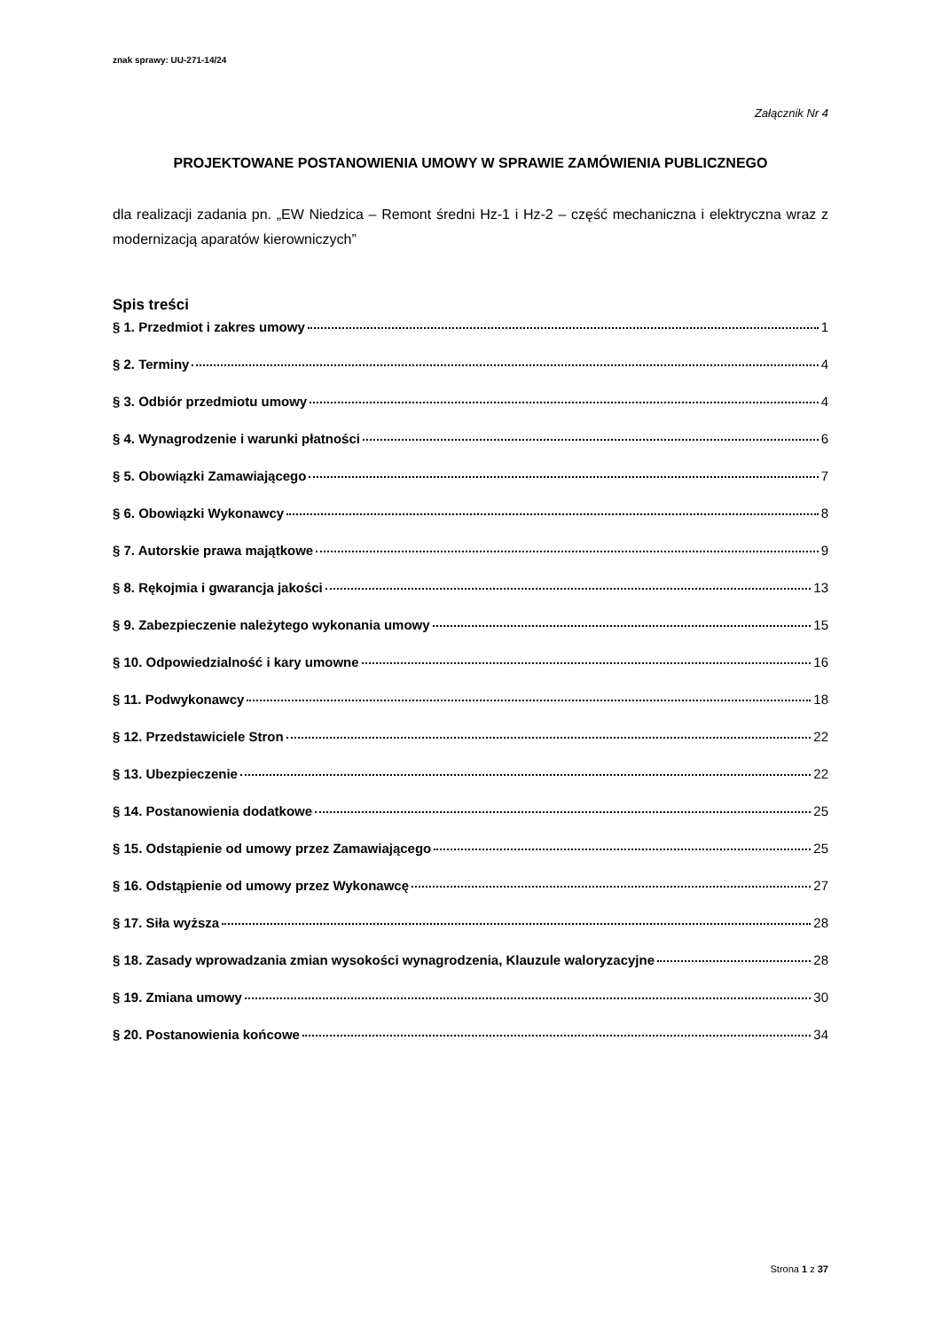znak sprawy: UU-271-14/24
Załącznik Nr 4
PROJEKTOWANE POSTANOWIENIA UMOWY W SPRAWIE ZAMÓWIENIA PUBLICZNEGO
dla realizacji zadania pn. „EW Niedzica – Remont średni Hz-1 i Hz-2 – część mechaniczna i elektryczna wraz z modernizacją aparatów kierowniczych”
Spis treści
§ 1. Przedmiot i zakres umowy 1
§ 2. Terminy 4
§ 3. Odbiór przedmiotu umowy 4
§ 4. Wynagrodzenie i warunki płatności 6
§ 5. Obowiązki Zamawiającego 7
§ 6. Obowiązki Wykonawcy 8
§ 7. Autorskie prawa majątkowe 9
§ 8. Rękojmia i gwarancja jakości 13
§ 9. Zabezpieczenie należytego wykonania umowy 15
§ 10. Odpowiedzialność i kary umowne 16
§ 11. Podwykonawcy 18
§ 12. Przedstawiciele Stron 22
§ 13. Ubezpieczenie 22
§ 14. Postanowienia dodatkowe 25
§ 15. Odstąpienie od umowy przez Zamawiającego 25
§ 16. Odstąpienie od umowy przez Wykonawcę 27
§ 17. Siła wyższa 28
§ 18. Zasady wprowadzania zmian wysokości wynagrodzenia, Klauzule waloryzacyjne 28
§ 19. Zmiana umowy 30
§ 20. Postanowienia końcowe 34
Strona 1 z 37